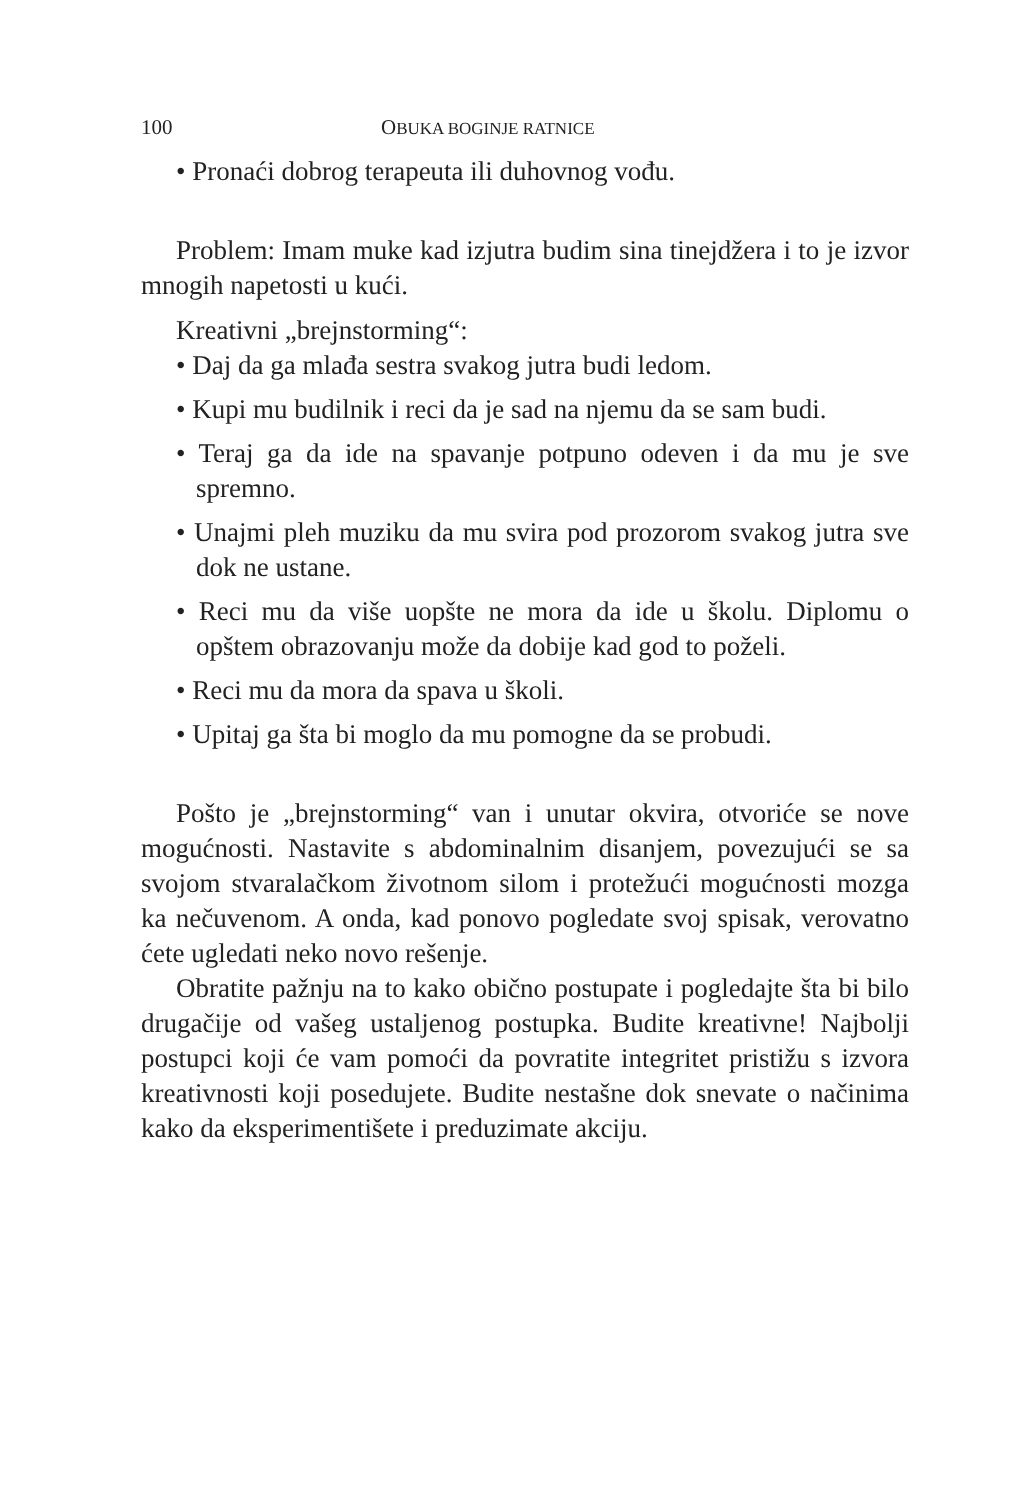100 OBUKA BOGINJE RATNICE
• Pronaći dobrog terapeuta ili duhovnog vođu.
Problem: Imam muke kad izjutra budim sina tinejdžera i to je izvor mnogih napetosti u kući.
Kreativni „brejnstorming“:
• Daj da ga mlađa sestra svakog jutra budi ledom.
• Kupi mu budilnik i reci da je sad na njemu da se sam budi.
• Teraj ga da ide na spavanje potpuno odeven i da mu je sve spremno.
• Unajmi pleh muziku da mu svira pod prozorom svakog jutra sve dok ne ustane.
• Reci mu da više uopšte ne mora da ide u školu. Diplomu o opštem obrazovanju može da dobije kad god to poželi.
• Reci mu da mora da spava u školi.
• Upitaj ga šta bi moglo da mu pomogne da se probudi.
Pošto je „brejnstorming“ van i unutar okvira, otvoriće se nove mogućnosti. Nastavite s abdominalnim disanjem, povezujući se sa svojom stvaralačkom životnom silom i protežući mogućnosti mozga ka nečuvenom. A onda, kad ponovo pogledate svoj spisak, verovatno ćete ugledati neko novo rešenje.
Obratite pažnju na to kako obično postupate i pogledajte šta bi bilo drugačije od vašeg ustaljenog postupka. Budite kreativne! Najbolji postupci koji će vam pomoći da povratite integritet pristižu s izvora kreativnosti koji posedujete. Budite nestašne dok snevate o načinima kako da eksperimentišete i preduzimate akciju.